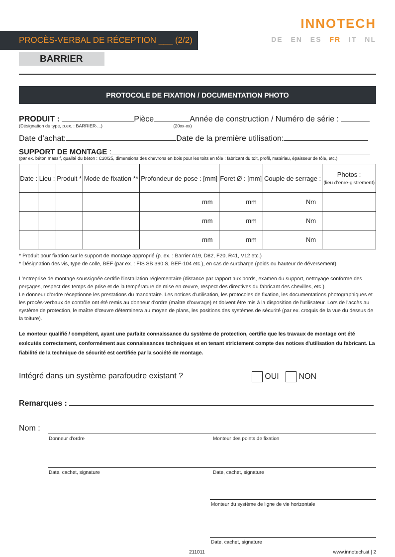PROCÈS-VERBAL DE RÉCEPTION ___ (2/2)
BARRIER
INNOTECH
DE EN ES FR IT NL
PROTOCOLE DE FIXATION / DOCUMENTATION PHOTO
PRODUIT : Pièce Année de construction / Numéro de série :
(Désignation du type, p.ex. : BARRIER-...) (20xx-xx)
Date d’achat: Date de la première utilisation:
SUPPORT DE MONTAGE :
(par ex. béton massif, qualité du béton : C20/25, dimensions des chevrons en bois pour les toits en tôle : fabricant du toit, profil, matériau, épaisseur de tôle, etc.)
| Date : | Lieu : | Produit * | Mode de fixation ** | Profondeur de pose : [mm] | Foret Ø : [mm] | Couple de serrage : | Photos : (lieu d’enre-gistrement) |
| --- | --- | --- | --- | --- | --- | --- | --- |
| | | | | mm | mm | Nm | |
| | | | | mm | mm | Nm | |
| | | | | mm | mm | Nm | |
* Produit pour fixation sur le support de montage approprié (p. ex. : Barrier A19, D82, F20, R41, V12 etc.)
* Désignation des vis, type de colle, BEF (par ex. : FIS SB 390 S, BEF-104 etc.), en cas de surcharge (poids ou hauteur de déversement)
L'entreprise de montage soussignée certifie l'installation réglementaire (distance par rapport aux bords, examen du support, nettoyage conforme des perçages, respect des temps de prise et de la température de mise en œuvre, respect des directives du fabricant des chevilles, etc.).
Le donneur d'ordre réceptionne les prestations du mandataire. Les notices d'utilisation, les protocoles de fixation, les documentations photographiques et les procès-verbaux de contrôle ont été remis au donneur d'ordre (maître d'ouvrage) et doivent être mis à la disposition de l'utilisateur. Lors de l'accès au système de protection, le maître d'œuvre déterminera au moyen de plans, les positions des systèmes de sécurité (par ex. croquis de la vue du dessus de la toiture).
Le monteur qualifié / compétent, ayant une parfaite connaissance du système de protection, certifie que les travaux de montage ont été exécutés correctement, conformément aux connaissances techniques et en tenant strictement compte des notices d'utilisation du fabricant. La fiabilité de la technique de sécurité est certifiée par la société de montage.
Intégré dans un système parafoudre existant ? OUI NON
Remarques :
Nom :
Donneur d'ordre Monteur des points de fixation
Date, cachet, signature Date, cachet, signature
Monteur du système de ligne de vie horizontale
Date, cachet, signature
211011 www.innotech.at | 2